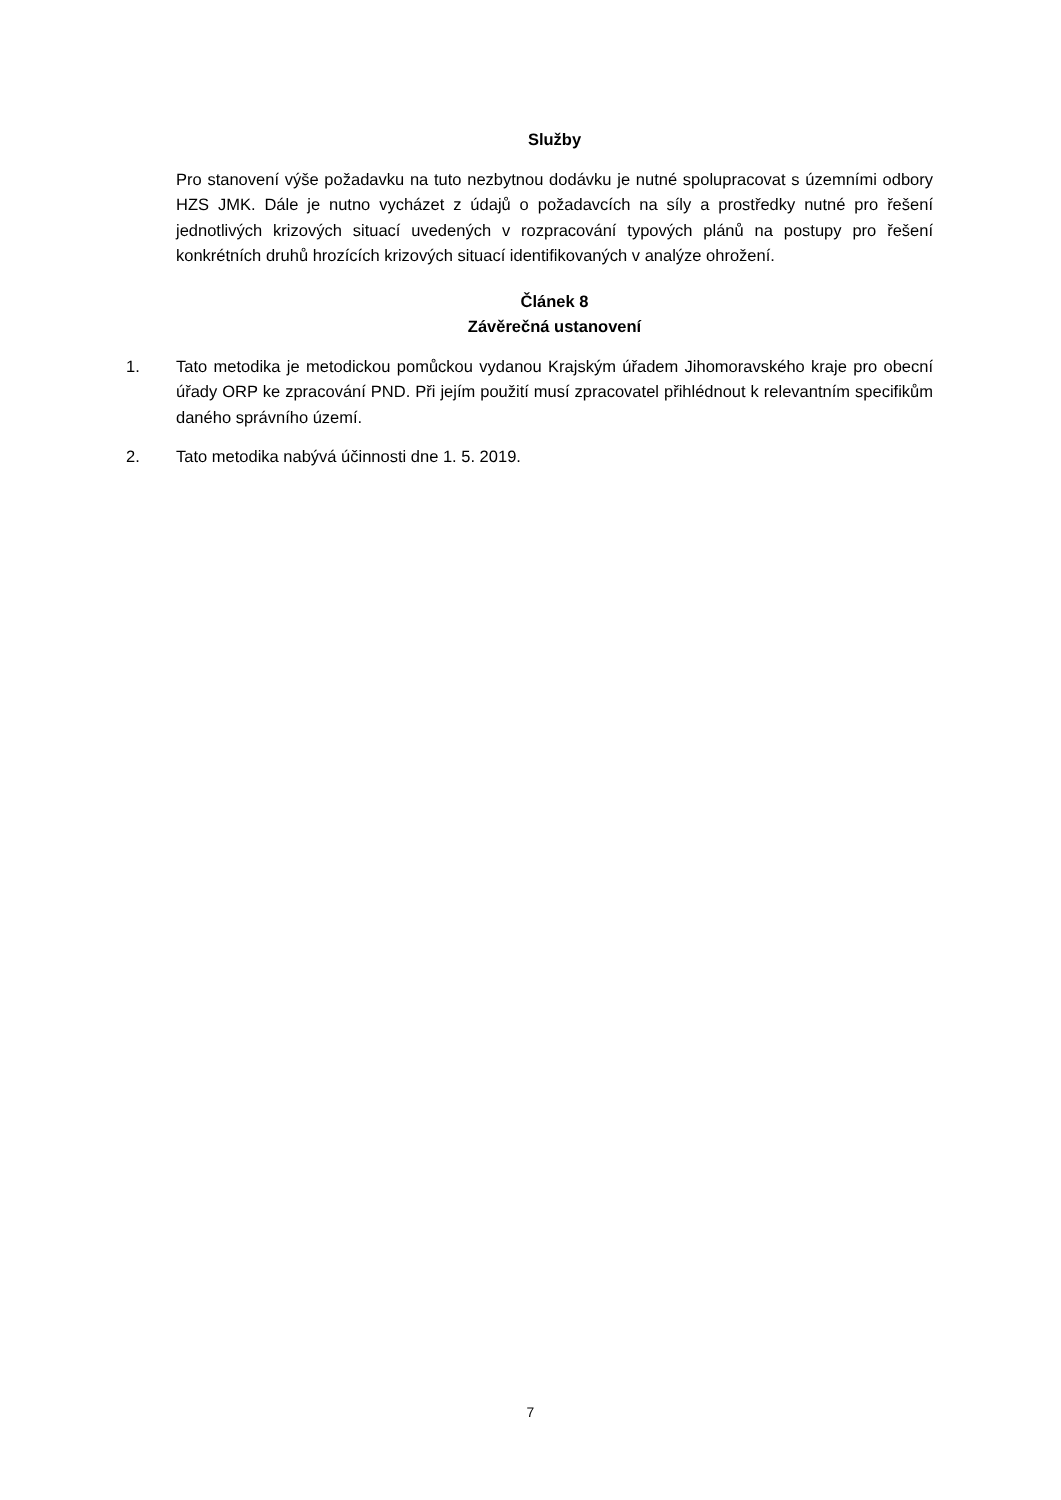Služby
Pro stanovení výše požadavku na tuto nezbytnou dodávku je nutné spolupracovat s územními odbory HZS JMK. Dále je nutno vycházet z údajů o požadavcích na síly a prostředky nutné pro řešení jednotlivých krizových situací uvedených v rozpracování typových plánů na postupy pro řešení konkrétních druhů hrozících krizových situací identifikovaných v analýze ohrožení.
Článek 8
Závěrečná ustanovení
1. Tato metodika je metodickou pomůckou vydanou Krajským úřadem Jihomoravského kraje pro obecní úřady ORP ke zpracování PND. Při jejím použití musí zpracovatel přihlédnout k relevantním specifikům daného správního území.
2. Tato metodika nabývá účinnosti dne 1. 5. 2019.
7